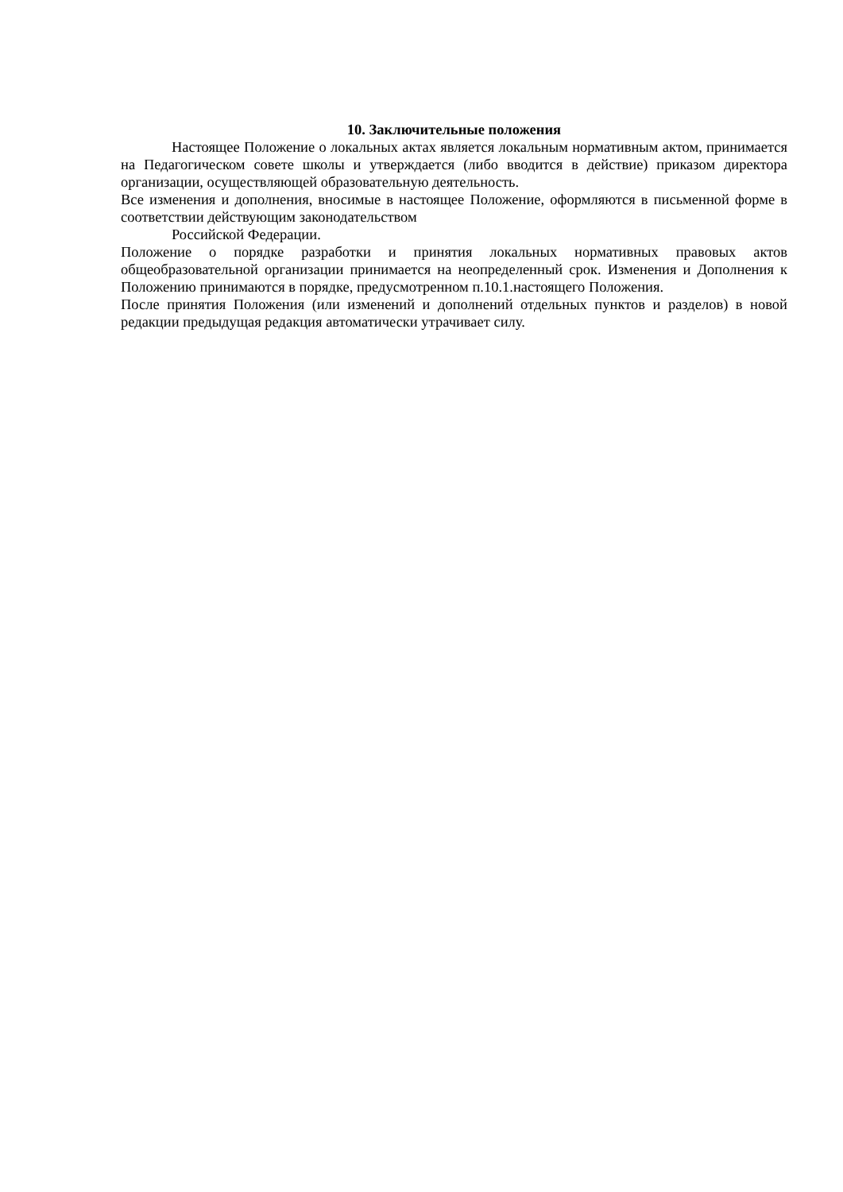10. Заключительные положения
Настоящее Положение о локальных актах является локальным нормативным актом, принимается на Педагогическом совете школы и утверждается (либо вводится в действие) приказом директора организации, осуществляющей образовательную деятельность.
Все изменения и дополнения, вносимые в настоящее Положение, оформляются в письменной форме в соответствии действующим законодательством
Российской Федерации.
Положение о порядке разработки и принятия локальных нормативных правовых актов общеобразовательной организации принимается на неопределенный срок. Изменения и Дополнения к Положению принимаются в порядке, предусмотренном п.10.1.настоящего Положения.
После принятия Положения (или изменений и дополнений отдельных пунктов и разделов) в новой редакции предыдущая редакция автоматически утрачивает силу.